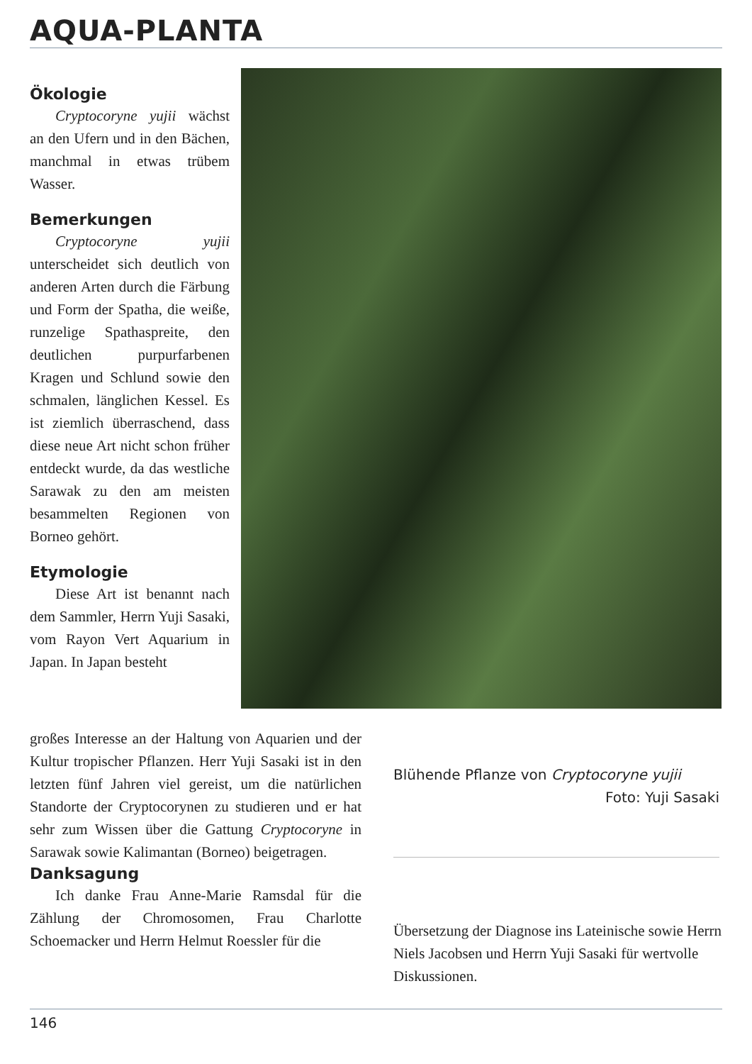AQUA-PLANTA
Ökologie
Cryptocoryne yujii wächst an den Ufern und in den Bächen, manchmal in etwas trübem Wasser.
Bemerkungen
Cryptocoryne yujii unterscheidet sich deutlich von anderen Arten durch die Färbung und Form der Spatha, die weiße, runzelige Spathaspreite, den deutlichen purpurfarbenen Kragen und Schlund sowie den schmalen, länglichen Kessel. Es ist ziemlich überraschend, dass diese neue Art nicht schon früher entdeckt wurde, da das westliche Sarawak zu den am meisten besammelten Regionen von Borneo gehört.
Etymologie
Diese Art ist benannt nach dem Sammler, Herrn Yuji Sasaki, vom Rayon Vert Aquarium in Japan. In Japan besteht
großes Interesse an der Haltung von Aquarien und der Kultur tropischer Pflanzen. Herr Yuji Sasaki ist in den letzten fünf Jahren viel gereist, um die natürlichen Standorte der Cryptocorynen zu studieren und er hat sehr zum Wissen über die Gattung Cryptocoryne in Sarawak sowie Kalimantan (Borneo) beigetragen.
Danksagung
Ich danke Frau Anne-Marie Ramsdal für die Zählung der Chromosomen, Frau Charlotte Schoemacker und Herrn Helmut Roessler für die
Blühende Pflanze von Cryptocoryne yujii
Foto: Yuji Sasaki
Übersetzung der Diagnose ins Lateinische sowie Herrn Niels Jacobsen und Herrn Yuji Sasaki für wertvolle Diskussionen.
146